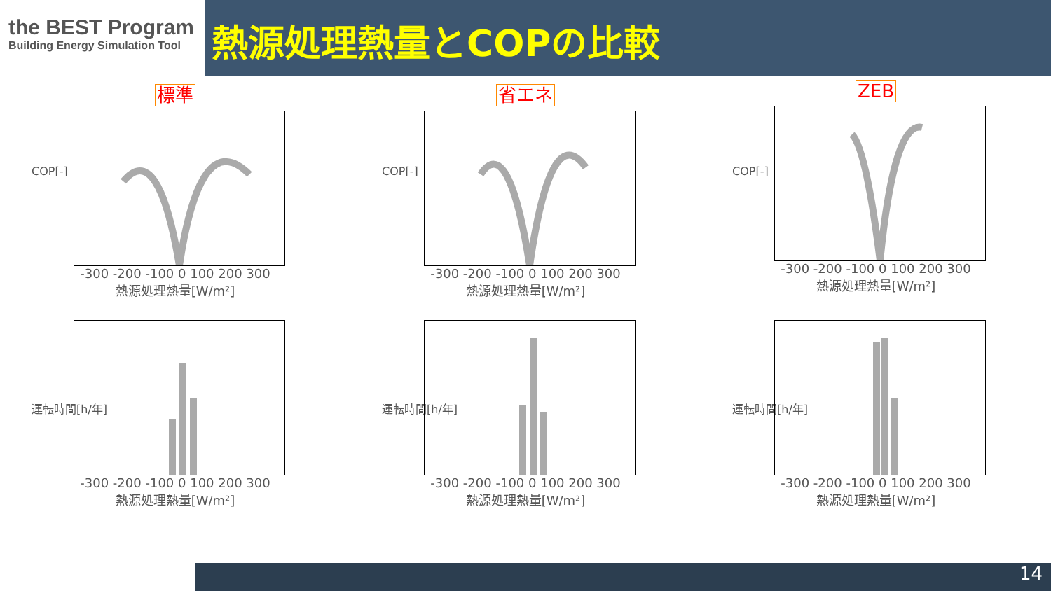the BEST Program
Building Energy Simulation Tool
熱源処理熱量とCOPの比較
標準
COP[-]
-300 -200 -100 0 100 200 300
熱源処理熱量[W/m²]
省エネ
COP[-]
-300 -200 -100 0 100 200 300
熱源処理熱量[W/m²]
ZEB
COP[-]
-300 -200 -100 0 100 200 300
熱源処理熱量[W/m²]
運転時間[h/年]
-300 -200 -100 0 100 200 300
熱源処理熱量[W/m²]
運転時間[h/年]
-300 -200 -100 0 100 200 300
熱源処理熱量[W/m²]
運転時間[h/年]
-300 -200 -100 0 100 200 300
熱源処理熱量[W/m²]
14